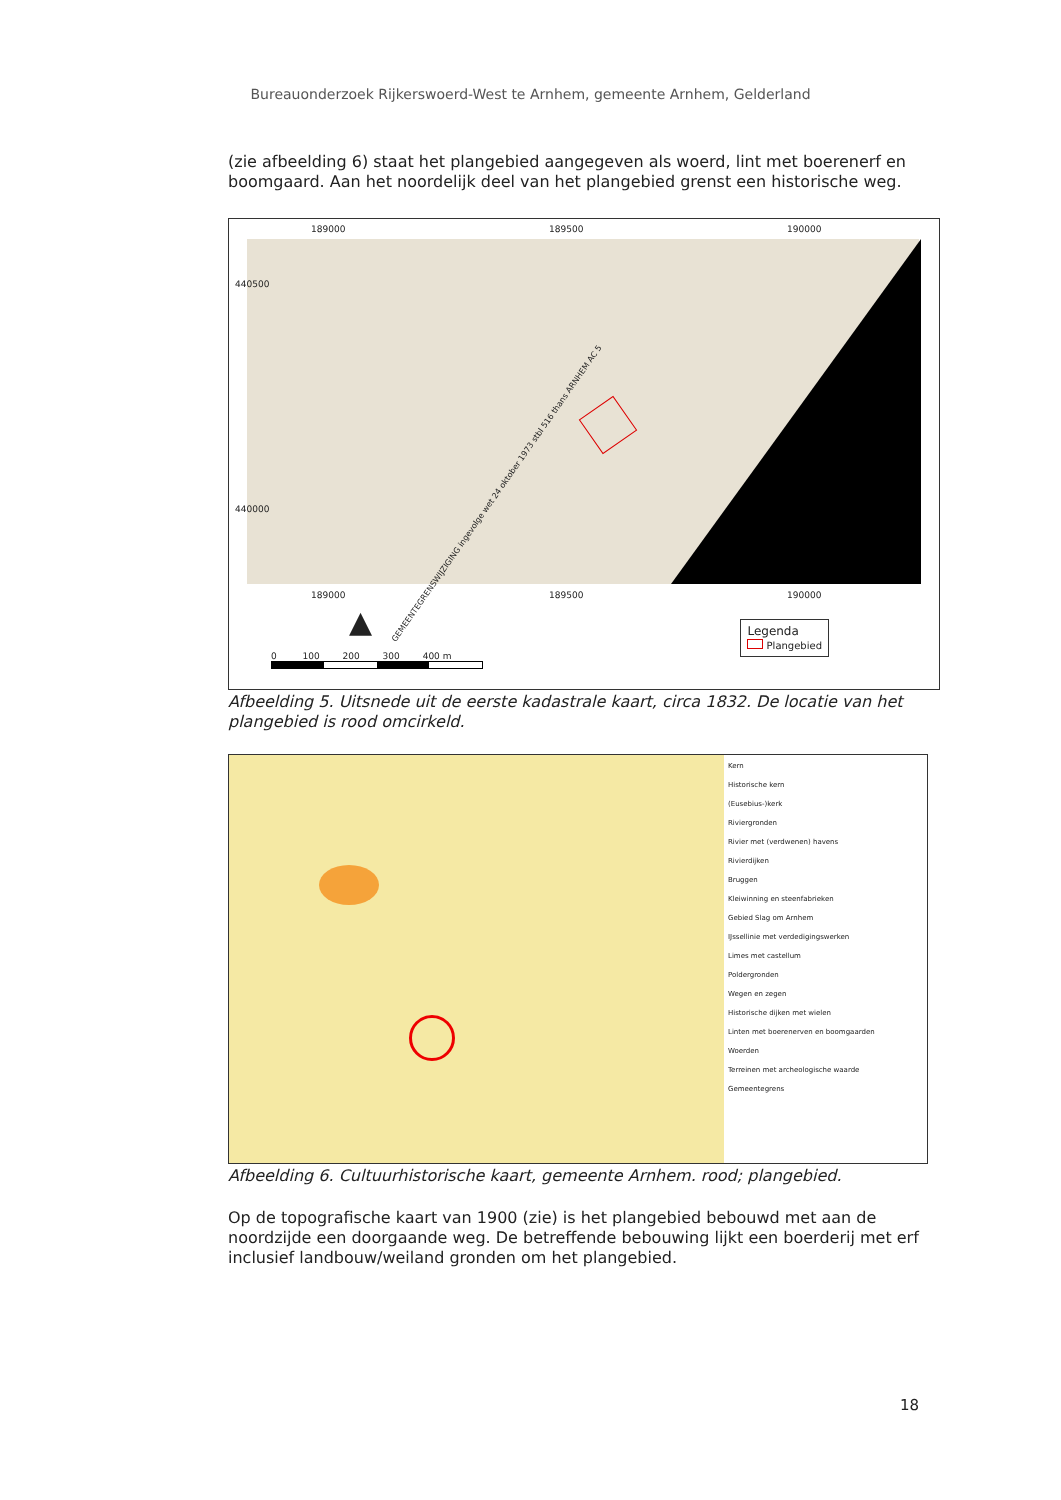Bureauonderzoek Rijkerswoerd-West te Arnhem, gemeente Arnhem, Gelderland
(zie afbeelding 6) staat het plangebied aangegeven als woerd, lint met boerenerf en boomgaard. Aan het noordelijk deel van het plangebied grenst een historische weg.
189000 189500 190000
GEMEENTEGRENSWIJZIGING ingevolge wet 24 oktober 1973 stbl 516 thans ARNHEM AC 5
189000 189500 190000
440500
440000
▲
0 100 200 300 400 m
Legenda
Plangebied
Afbeelding 5. Uitsnede uit de eerste kadastrale kaart, circa 1832. De locatie van het plangebied is rood omcirkeld.
Kern
Historische kern
(Eusebius-)kerk
Riviergronden
Rivier met (verdwenen) havens
Rivierdijken
Bruggen
Kleiwinning en steenfabrieken
Gebied Slag om Arnhem
IJssellinie met verdedigingswerken
Limes met castellum
Poldergronden
Wegen en zegen
Historische dijken met wielen
Linten met boerenerven en boomgaarden
Woerden
Terreinen met archeologische waarde
Gemeentegrens
Afbeelding 6. Cultuurhistorische kaart, gemeente Arnhem. rood; plangebied.
Op de topografische kaart van 1900 (zie) is het plangebied bebouwd met aan de noordzijde een doorgaande weg. De betreffende bebouwing lijkt een boerderij met erf inclusief landbouw/weiland gronden om het plangebied.
18